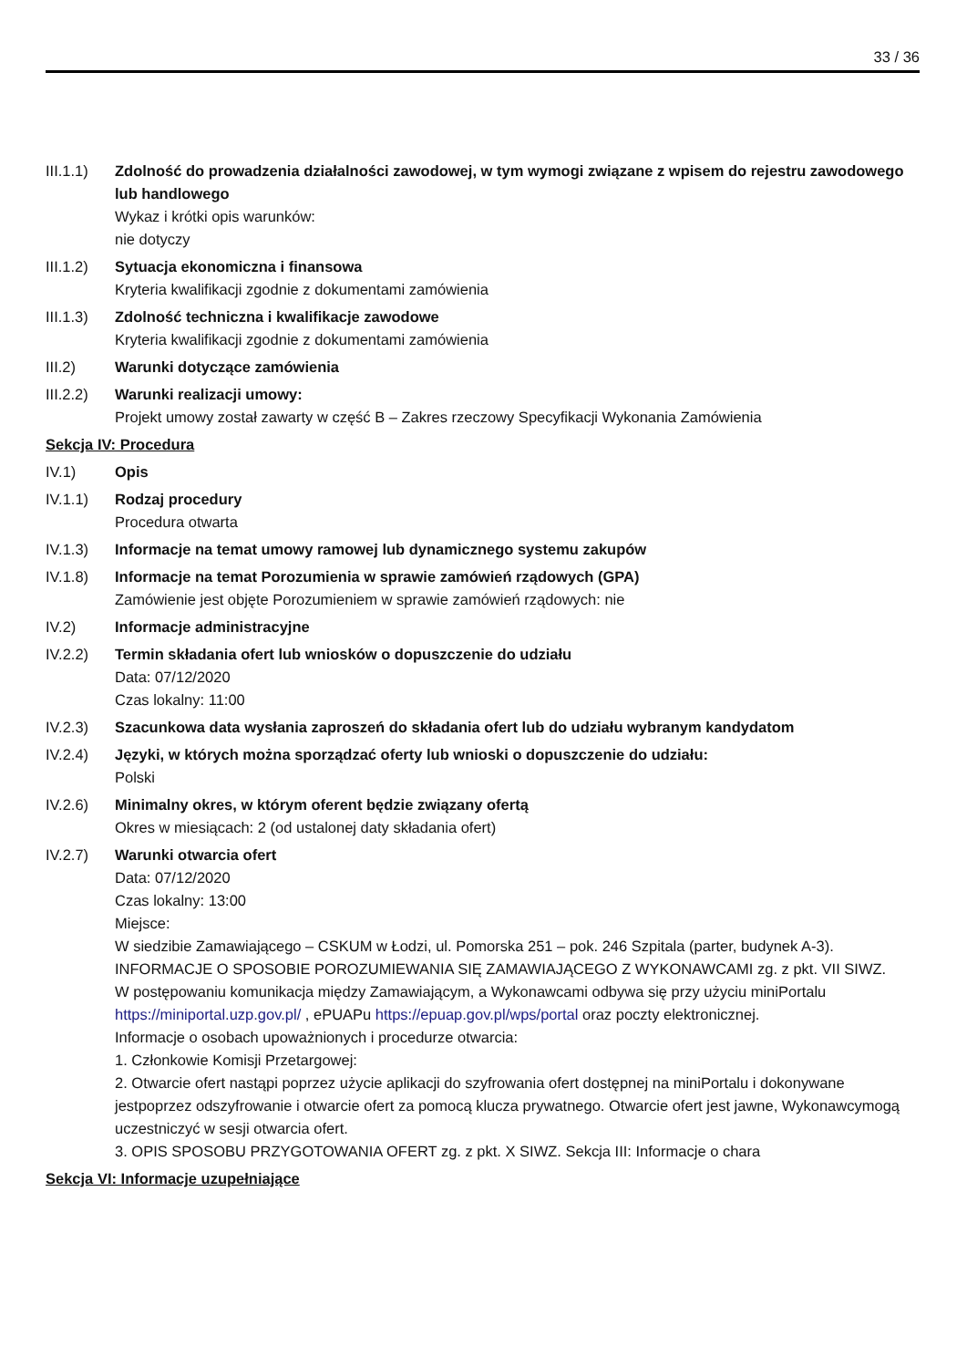33 / 36
III.1.1)
Zdolność do prowadzenia działalności zawodowej, w tym wymogi związane z wpisem do rejestru zawodowego lub handlowego
Wykaz i krótki opis warunków:
nie dotyczy
III.1.2)
Sytuacja ekonomiczna i finansowa
Kryteria kwalifikacji zgodnie z dokumentami zamówienia
III.1.3)
Zdolność techniczna i kwalifikacje zawodowe
Kryteria kwalifikacji zgodnie z dokumentami zamówienia
III.2) Warunki dotyczące zamówienia
III.2.2)
Warunki realizacji umowy:
Projekt umowy został zawarty w część B – Zakres rzeczowy Specyfikacji Wykonania Zamówienia
Sekcja IV: Procedura
IV.1) Opis
IV.1.1) Rodzaj procedury
Procedura otwarta
IV.1.3) Informacje na temat umowy ramowej lub dynamicznego systemu zakupów
IV.1.8) Informacje na temat Porozumienia w sprawie zamówień rządowych (GPA)
Zamówienie jest objęte Porozumieniem w sprawie zamówień rządowych: nie
IV.2) Informacje administracyjne
IV.2.2) Termin składania ofert lub wniosków o dopuszczenie do udziału
Data: 07/12/2020
Czas lokalny: 11:00
IV.2.3) Szacunkowa data wysłania zaproszeń do składania ofert lub do udziału wybranym kandydatom
IV.2.4) Języki, w których można sporządzać oferty lub wnioski o dopuszczenie do udziału:
Polski
IV.2.6) Minimalny okres, w którym oferent będzie związany ofertą
Okres w miesiącach: 2 (od ustalonej daty składania ofert)
IV.2.7) Warunki otwarcia ofert
Data: 07/12/2020
Czas lokalny: 13:00
Miejsce:
W siedzibie Zamawiającego – CSKUM w Łodzi, ul. Pomorska 251 – pok. 246 Szpitala (parter, budynek A-3). INFORMACJE O SPOSOBIE POROZUMIEWANIA SIĘ ZAMAWIAJĄCEGO Z WYKONAWCAMI zg. z pkt. VII SIWZ.
W postępowaniu komunikacja między Zamawiającym, a Wykonawcami odbywa się przy użyciu miniPortalu https://miniportal.uzp.gov.pl/ , ePUAPu https://epuap.gov.pl/wps/portal oraz poczty elektronicznej.
Informacje o osobach upoważnionych i procedurze otwarcia:
1. Członkowie Komisji Przetargowej:
2. Otwarcie ofert nastąpi poprzez użycie aplikacji do szyfrowania ofert dostępnej na miniPortalu i dokonywane jestpoprzez odszyfrowanie i otwarcie ofert za pomocą klucza prywatnego. Otwarcie ofert jest jawne, Wykonawcymogą uczestniczyć w sesji otwarcia ofert.
3. OPIS SPOSOBU PRZYGOTOWANIA OFERT zg. z pkt. X SIWZ. Sekcja III: Informacje o chara
Sekcja VI: Informacje uzupełniające